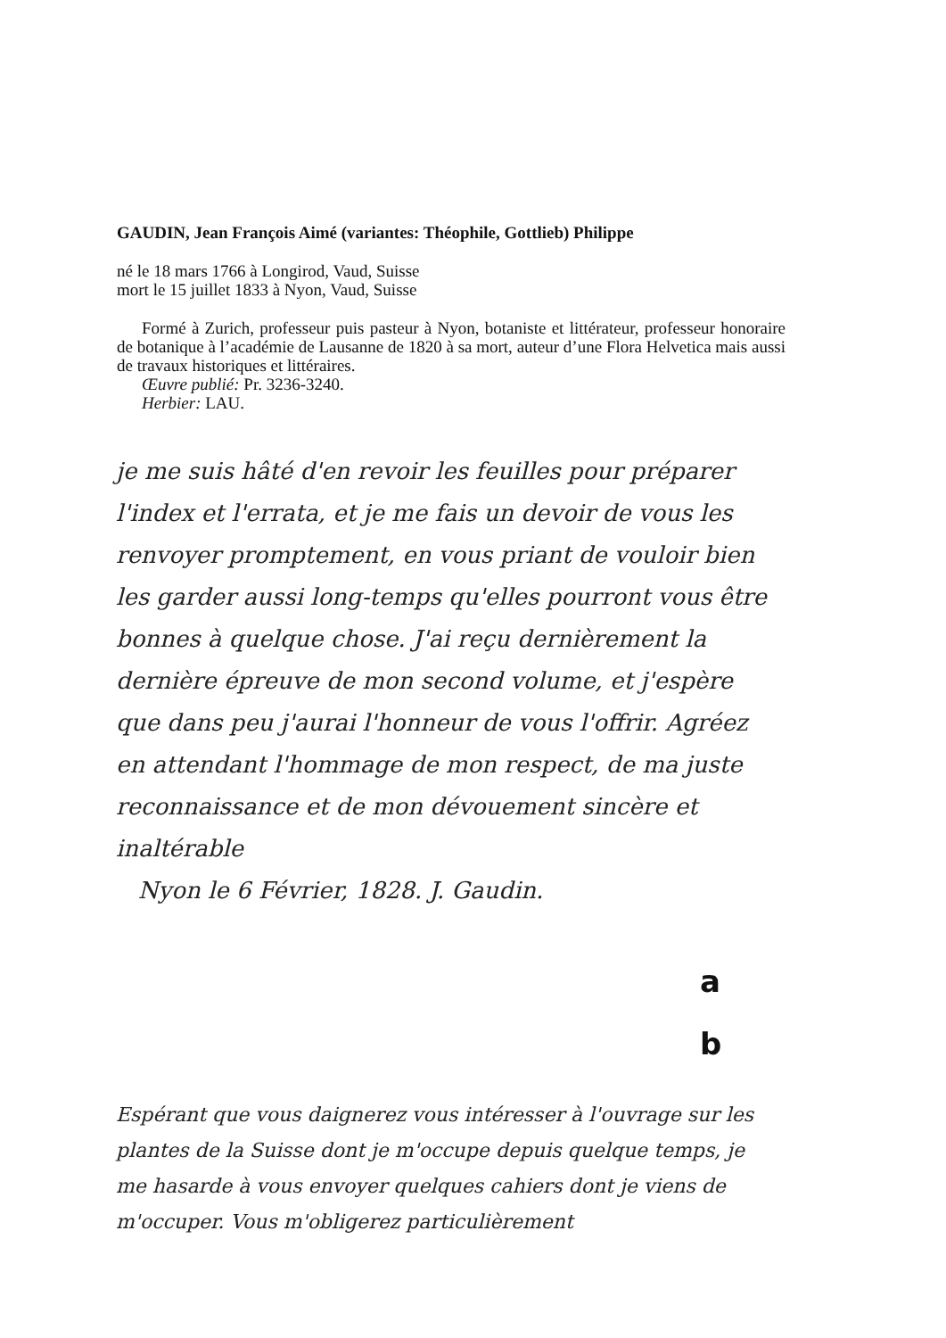GAUDIN, Jean François Aimé (variantes: Théophile, Gottlieb) Philippe
né le 18 mars 1766 à Longirod, Vaud, Suisse
mort le 15 juillet 1833 à Nyon, Vaud, Suisse
Formé à Zurich, professeur puis pasteur à Nyon, botaniste et littérateur, professeur honoraire de botanique à l’académie de Lausanne de 1820 à sa mort, auteur d’une Flora Helvetica mais aussi de travaux historiques et littéraires.
Œuvre publié: Pr. 3236-3240.
Herbier: LAU.
je me suis hâté d'en revoir les feuilles pour préparer l'index et l'errata, et je me fais un devoir de vous les renvoyer promptement, en vous priant de vouloir bien les garder aussi long-temps qu'elles pourront vous être bonnes à quelque chose. J'ai reçu dernièrement la dernière épreuve de mon second volume, et j'espère que dans peu j'aurai l'honneur de vous l'offrir. Agréez en attendant l'hommage de mon respect, de ma juste reconnaissance et de mon dévouement sincère et inaltérable
Nyon le 6 Février, 1828. J. Gaudin.
a
b
Espérant que vous daignerez vous intéresser à l'ouvrage sur les plantes de la Suisse dont je m'occupe depuis quelque temps, je me hasarde à vous envoyer quelques cahiers dont je viens de m'occuper. Vous m'obligerez particulièrement